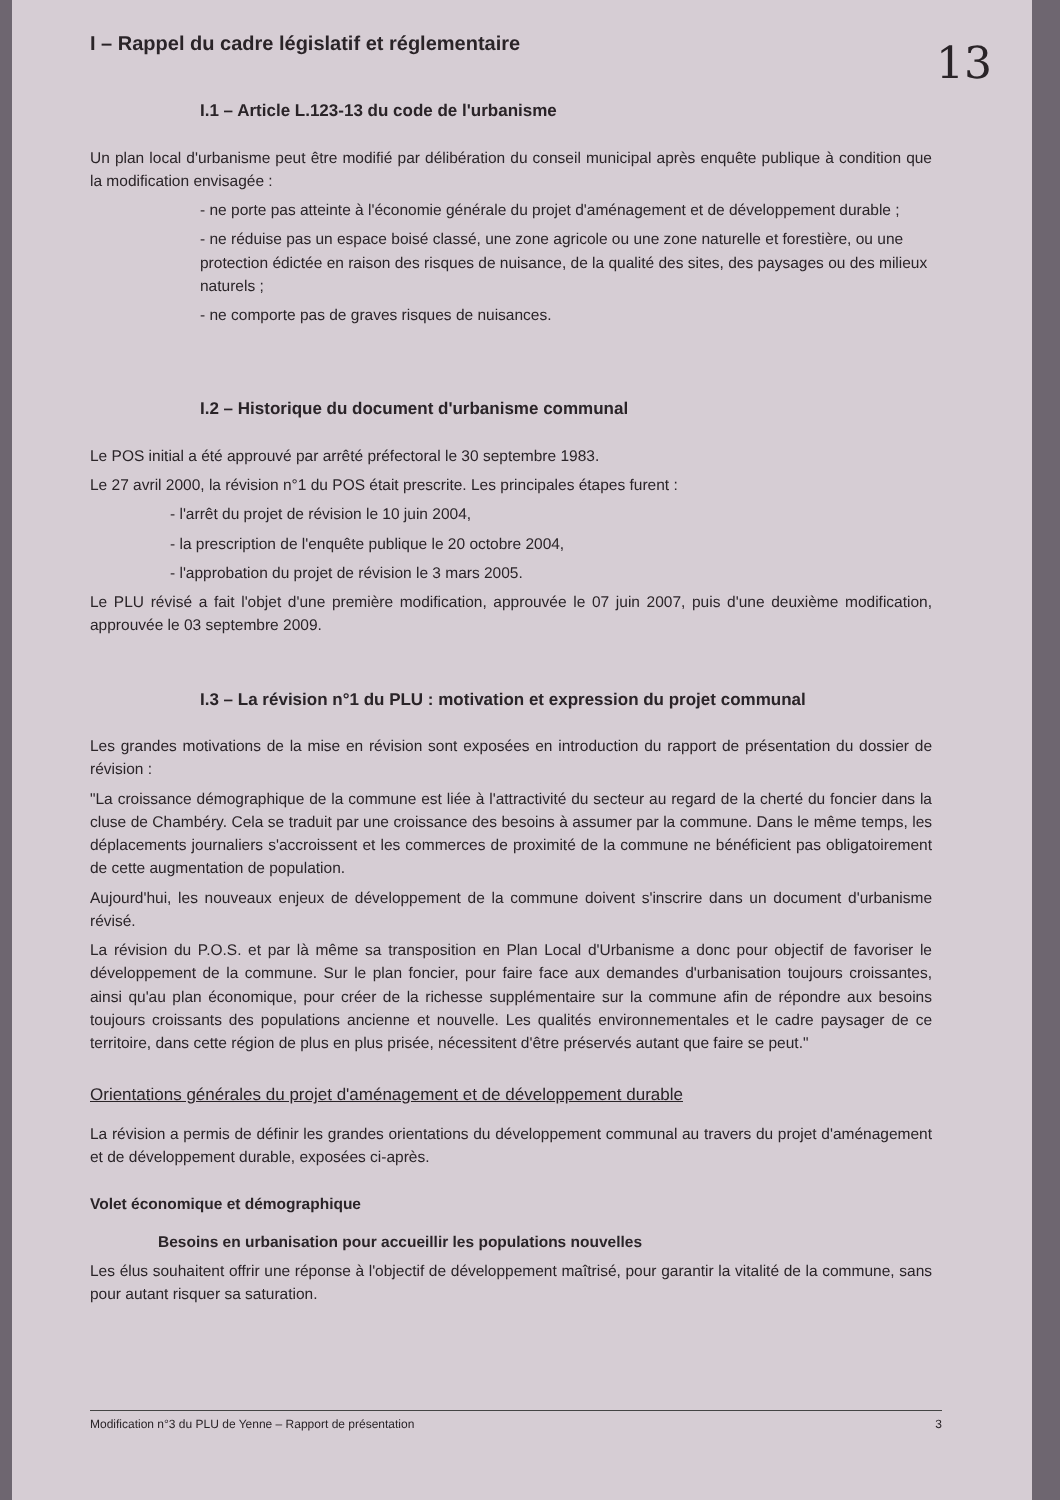13
I – Rappel du cadre législatif et réglementaire
I.1 – Article L.123-13 du code de l'urbanisme
Un plan local d'urbanisme peut être modifié par délibération du conseil municipal après enquête publique à condition que la modification envisagée :
- ne porte pas atteinte à l'économie générale du projet d'aménagement et de développement durable ;
- ne réduise pas un espace boisé classé, une zone agricole ou une zone naturelle et forestière, ou une protection édictée en raison des risques de nuisance, de la qualité des sites, des paysages ou des milieux naturels ;
- ne comporte pas de graves risques de nuisances.
I.2 – Historique du document d'urbanisme communal
Le POS initial a été approuvé par arrêté préfectoral le 30 septembre 1983.
Le 27 avril 2000, la révision n°1 du POS était prescrite. Les principales étapes furent :
- l'arrêt du projet de révision le 10 juin 2004,
- la prescription de l'enquête publique le 20 octobre 2004,
- l'approbation du projet de révision le 3 mars 2005.
Le PLU révisé a fait l'objet d'une première modification, approuvée le 07 juin 2007, puis d'une deuxième modification, approuvée le 03 septembre 2009.
I.3 – La révision n°1 du PLU : motivation et expression du projet communal
Les grandes motivations de la mise en révision sont exposées en introduction du rapport de présentation du dossier de révision :
"La croissance démographique de la commune est liée à l'attractivité du secteur au regard de la cherté du foncier dans la cluse de Chambéry. Cela se traduit par une croissance des besoins à assumer par la commune. Dans le même temps, les déplacements journaliers s'accroissent et les commerces de proximité de la commune ne bénéficient pas obligatoirement de cette augmentation de population.
Aujourd'hui, les nouveaux enjeux de développement de la commune doivent s'inscrire dans un document d'urbanisme révisé.
La révision du P.O.S. et par là même sa transposition en Plan Local d'Urbanisme a donc pour objectif de favoriser le développement de la commune. Sur le plan foncier, pour faire face aux demandes d'urbanisation toujours croissantes, ainsi qu'au plan économique, pour créer de la richesse supplémentaire sur la commune afin de répondre aux besoins toujours croissants des populations ancienne et nouvelle. Les qualités environnementales et le cadre paysager de ce territoire, dans cette région de plus en plus prisée, nécessitent d'être préservés autant que faire se peut."
Orientations générales du projet d'aménagement et de développement durable
La révision a permis de définir les grandes orientations du développement communal au travers du projet d'aménagement et de développement durable, exposées ci-après.
Volet économique et démographique
Besoins en urbanisation pour accueillir les populations nouvelles
Les élus souhaitent offrir une réponse à l'objectif de développement maîtrisé, pour garantir la vitalité de la commune, sans pour autant risquer sa saturation.
Modification n°3 du PLU de Yenne – Rapport de présentation 3